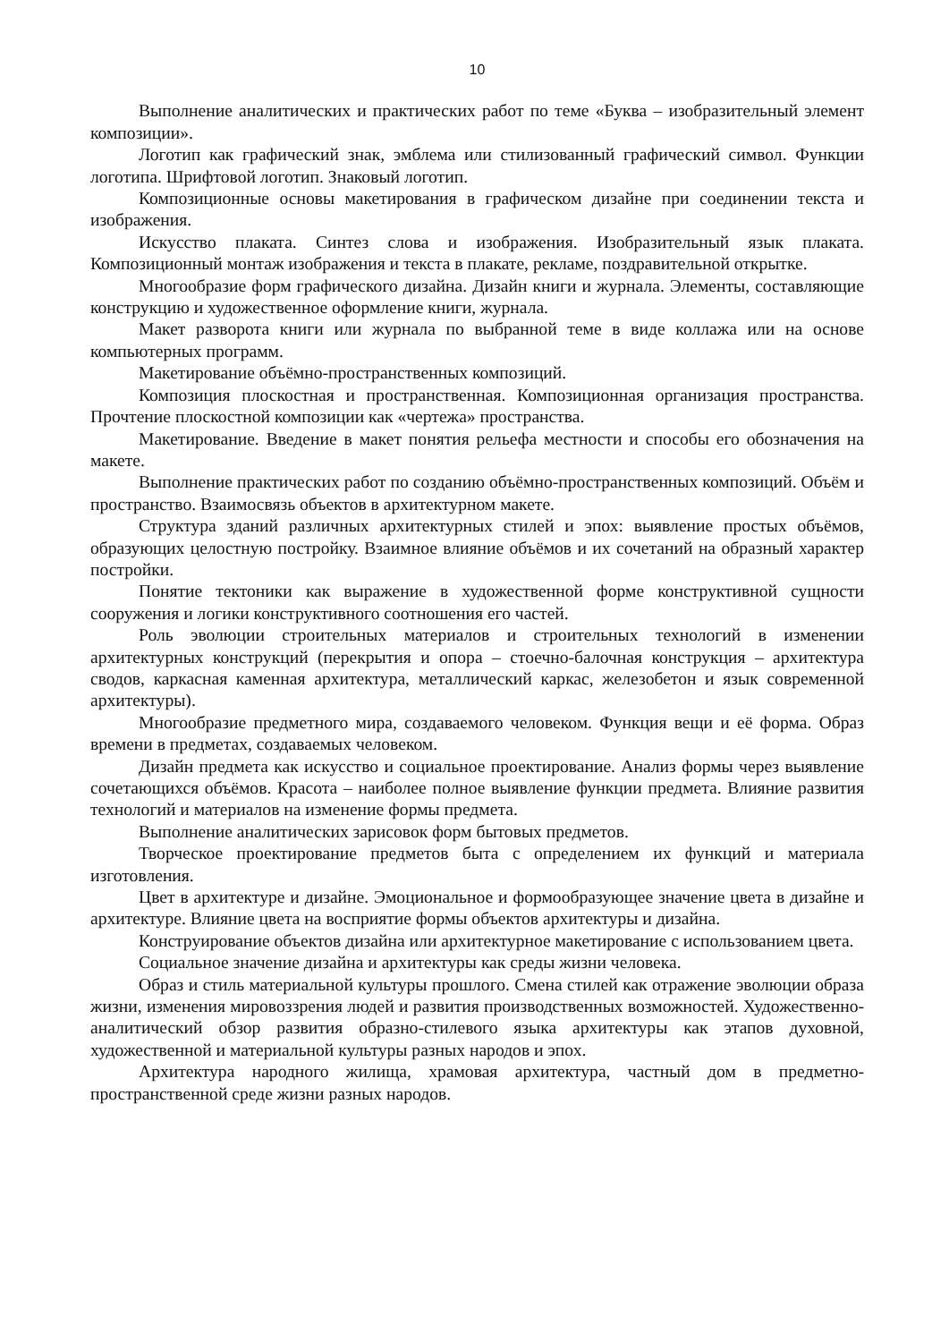10
Выполнение аналитических и практических работ по теме «Буква – изобразительный элемент композиции».
Логотип как графический знак, эмблема или стилизованный графический символ. Функции логотипа. Шрифтовой логотип. Знаковый логотип.
Композиционные основы макетирования в графическом дизайне при соединении текста и изображения.
Искусство плаката. Синтез слова и изображения. Изобразительный язык плаката. Композиционный монтаж изображения и текста в плакате, рекламе, поздравительной открытке.
Многообразие форм графического дизайна. Дизайн книги и журнала. Элементы, составляющие конструкцию и художественное оформление книги, журнала.
Макет разворота книги или журнала по выбранной теме в виде коллажа или на основе компьютерных программ.
Макетирование объёмно-пространственных композиций.
Композиция плоскостная и пространственная. Композиционная организация пространства. Прочтение плоскостной композиции как «чертежа» пространства.
Макетирование. Введение в макет понятия рельефа местности и способы его обозначения на макете.
Выполнение практических работ по созданию объёмно-пространственных композиций. Объём и пространство. Взаимосвязь объектов в архитектурном макете.
Структура зданий различных архитектурных стилей и эпох: выявление простых объёмов, образующих целостную постройку. Взаимное влияние объёмов и их сочетаний на образный характер постройки.
Понятие тектоники как выражение в художественной форме конструктивной сущности сооружения и логики конструктивного соотношения его частей.
Роль эволюции строительных материалов и строительных технологий в изменении архитектурных конструкций (перекрытия и опора – стоечно-балочная конструкция – архитектура сводов, каркасная каменная архитектура, металлический каркас, железобетон и язык современной архитектуры).
Многообразие предметного мира, создаваемого человеком. Функция вещи и её форма. Образ времени в предметах, создаваемых человеком.
Дизайн предмета как искусство и социальное проектирование. Анализ формы через выявление сочетающихся объёмов. Красота – наиболее полное выявление функции предмета. Влияние развития технологий и материалов на изменение формы предмета.
Выполнение аналитических зарисовок форм бытовых предметов.
Творческое проектирование предметов быта с определением их функций и материала изготовления.
Цвет в архитектуре и дизайне. Эмоциональное и формообразующее значение цвета в дизайне и архитектуре. Влияние цвета на восприятие формы объектов архитектуры и дизайна.
Конструирование объектов дизайна или архитектурное макетирование с использованием цвета.
Социальное значение дизайна и архитектуры как среды жизни человека.
Образ и стиль материальной культуры прошлого. Смена стилей как отражение эволюции образа жизни, изменения мировоззрения людей и развития производственных возможностей. Художественно-аналитический обзор развития образно-стилевого языка архитектуры как этапов духовной, художественной и материальной культуры разных народов и эпох.
Архитектура народного жилища, храмовая архитектура, частный дом в предметно-пространственной среде жизни разных народов.